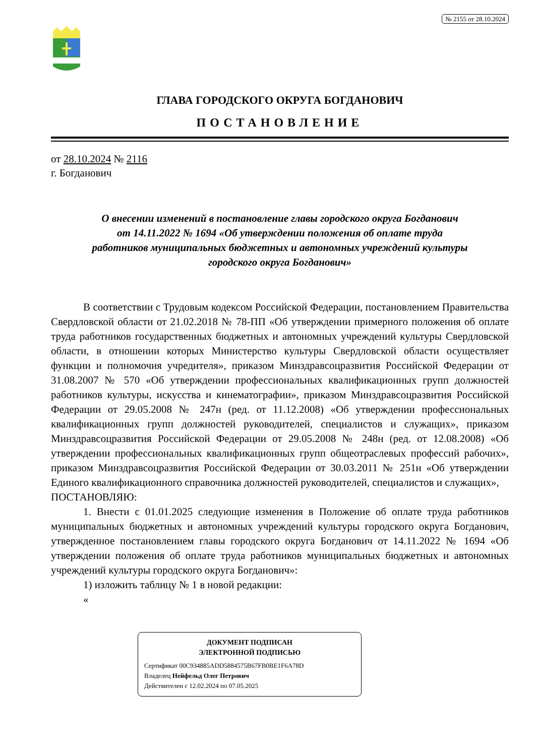№ 2155 от 28.10.2024
ГЛАВА ГОРОДСКОГО ОКРУГА БОГДАНОВИЧ
ПОСТАНОВЛЕНИЕ
от 28.10.2024 № 2116
г. Богданович
О внесении изменений в постановление главы городского округа Богданович
от 14.11.2022 № 1694 «Об утверждении положения об оплате труда
работников муниципальных бюджетных и автономных учреждений культуры
городского округа Богданович»
В соответствии с Трудовым кодексом Российской Федерации, постановлением Правительства Свердловской области от 21.02.2018 № 78-ПП «Об утверждении примерного положения об оплате труда работников государственных бюджетных и автономных учреждений культуры Свердловской области, в отношении которых Министерство культуры Свердловской области осуществляет функции и полномочия учредителя», приказом Минздравсоцразвития Российской Федерации от 31.08.2007 № 570 «Об утверждении профессиональных квалификационных групп должностей работников культуры, искусства и кинематографии», приказом Минздравсоцразвития Российской Федерации от 29.05.2008 № 247н (ред. от 11.12.2008) «Об утверждении профессиональных квалификационных групп должностей руководителей, специалистов и служащих», приказом Минздравсоцразвития Российской Федерации от 29.05.2008 № 248н (ред. от 12.08.2008) «Об утверждении профессиональных квалификационных групп общеотраслевых профессий рабочих», приказом Минздравсоцразвития Российской Федерации от 30.03.2011 № 251н «Об утверждении Единого квалификационного справочника должностей руководителей, специалистов и служащих»,
ПОСТАНОВЛЯЮ:
1. Внести с 01.01.2025 следующие изменения в Положение об оплате труда работников муниципальных бюджетных и автономных учреждений культуры городского округа Богданович, утвержденное постановлением главы городского округа Богданович от 14.11.2022 № 1694 «Об утверждении положения об оплате труда работников муниципальных бюджетных и автономных учреждений культуры городского округа Богданович»:
1) изложить таблицу № 1 в новой редакции:
«
ДОКУМЕНТ ПОДПИСАН
ЭЛЕКТРОННОЙ ПОДПИСЬЮ
Сертификат 00C934885ADD5884575B67FB0BE1F6A78D
Владелец Нейфельд Олег Петрович
Действителен с 12.02.2024 по 07.05.2025